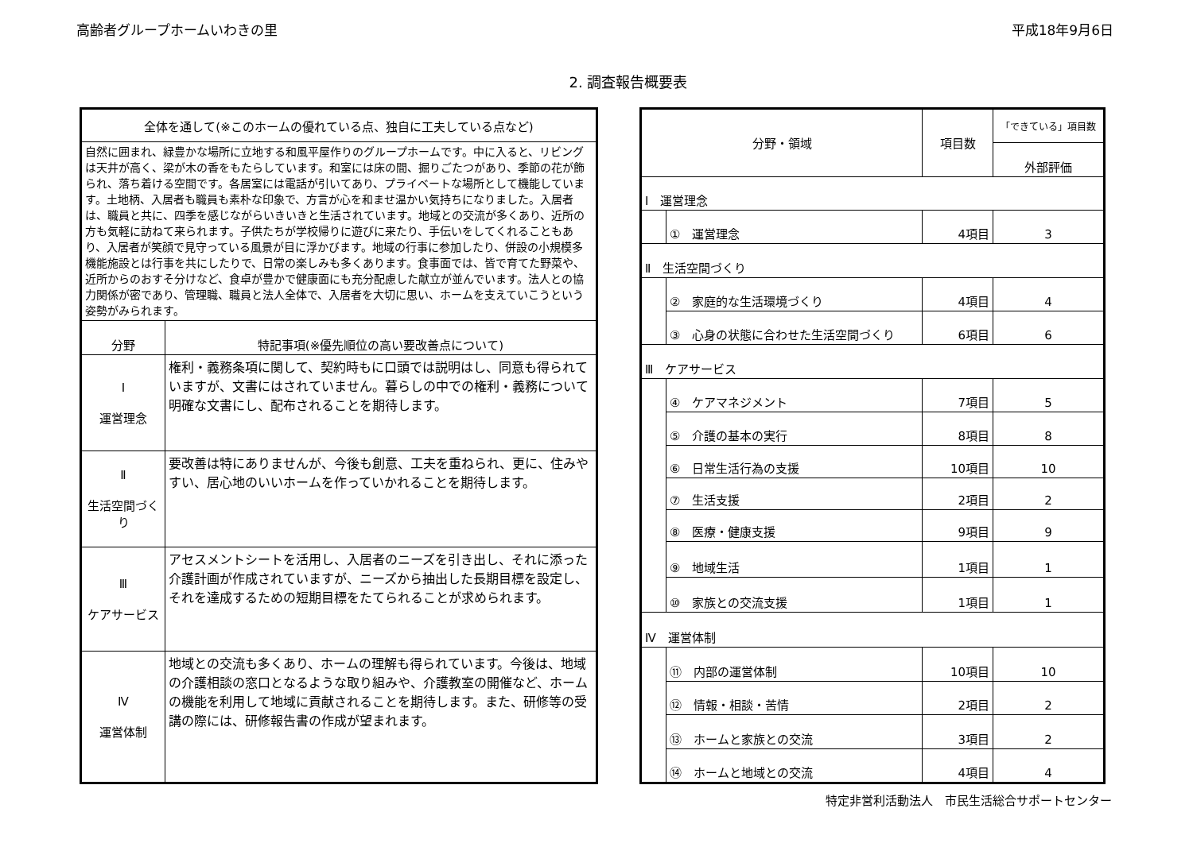高齢者グループホームいわきの里 平成18年9月6日
2. 調査報告概要表
| 全体を通して(※このホームの優れている点、独自に工夫している点など) | |
| --- | --- |
| 自然に囲まれ、緑豊かな場所に立地する和風平屋作りのグループホームです。中に入ると、リビングは天井が高く、梁が木の香をもたらしています。和室には床の間、掘りごたつがあり、季節の花が飾られ、落ち着ける空間です。各居室には電話が引いてあり、プライベートな場所として機能しています。土地柄、入居者も職員も素朴な印象で、方言が心を和ませ温かい気持ちになりました。入居者は、職員と共に、四季を感じながらいきいきと生活されています。地域との交流が多くあり、近所の方も気軽に訪ねて来られます。子供たちが学校帰りに遊びに来たり、手伝いをしてくれることもあり、入居者が笑顔で見守っている風景が目に浮かびます。地域の行事に参加したり、併設の小規模多機能施設とは行事を共にしたりで、日常の楽しみも多くあります。食事面では、皆で育てた野菜や、近所からのおすそ分けなど、食卓が豊かで健康面にも充分配慮した献立が並んでいます。法人との協力関係が密であり、管理職、職員と法人全体で、入居者を大切に思い、ホームを支えていこうという姿勢がみられます。 | |
| 分野 | 特記事項(※優先順位の高い要改善点について) |
| Ⅰ 運営理念 | 権利・義務条項に関して、契約時もに口頭では説明はし、同意も得られていますが、文書にはされていません。暮らしの中での権利・義務について明確な文書にし、配布されることを期待します。 |
| Ⅱ 生活空間づくり | 要改善は特にありませんが、今後も創意、工夫を重ねられ、更に、住みやすい、居心地のいいホームを作っていかれることを期待します。 |
| Ⅲ ケアサービス | アセスメントシートを活用し、入居者のニーズを引き出し、それに添った介護計画が作成されていますが、ニーズから抽出した長期目標を設定し、それを達成するための短期目標をたてられることが求められます。 |
| Ⅳ 運営体制 | 地域との交流も多くあり、ホームの理解も得られています。今後は、地域の介護相談の窓口となるような取り組みや、介護教室の開催など、ホームの機能を利用して地域に貢献されることを期待します。また、研修等の受講の際には、研修報告書の作成が望まれます。 |
| 分野・領域 | | 項目数 | 「できている」項目数 |
| --- | --- | --- | --- |
| | | | 外部評価 |
| Ⅰ 運営理念 | | | |
| | ① 運営理念 | 4項目 | 3 |
| Ⅱ 生活空間づくり | | | |
| | ② 家庭的な生活環境づくり | 4項目 | 4 |
| | ③ 心身の状態に合わせた生活空間づくり | 6項目 | 6 |
| Ⅲ ケアサービス | | | |
| | ④ ケアマネジメント | 7項目 | 5 |
| | ⑤ 介護の基本の実行 | 8項目 | 8 |
| | ⑥ 日常生活行為の支援 | 10項目 | 10 |
| | ⑦ 生活支援 | 2項目 | 2 |
| | ⑧ 医療・健康支援 | 9項目 | 9 |
| | ⑨ 地域生活 | 1項目 | 1 |
| | ⑩ 家族との交流支援 | 1項目 | 1 |
| Ⅳ 運営体制 | | | |
| | ⑪ 内部の運営体制 | 10項目 | 10 |
| | ⑫ 情報・相談・苦情 | 2項目 | 2 |
| | ⑬ ホームと家族との交流 | 3項目 | 2 |
| | ⑭ ホームと地域との交流 | 4項目 | 4 |
特定非営利活動法人　市民生活総合サポートセンター